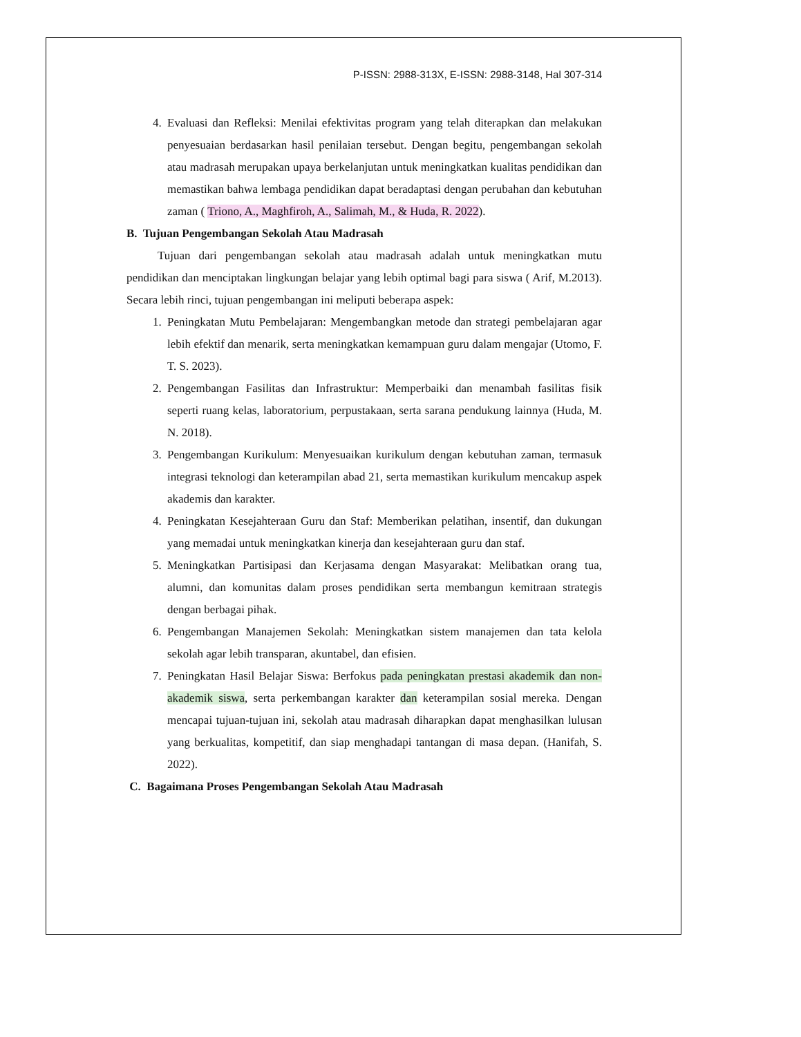P-ISSN: 2988-313X, E-ISSN: 2988-3148, Hal 307-314
4. Evaluasi dan Refleksi: Menilai efektivitas program yang telah diterapkan dan melakukan penyesuaian berdasarkan hasil penilaian tersebut. Dengan begitu, pengembangan sekolah atau madrasah merupakan upaya berkelanjutan untuk meningkatkan kualitas pendidikan dan memastikan bahwa lembaga pendidikan dapat beradaptasi dengan perubahan dan kebutuhan zaman ( Triono, A., Maghfiroh, A., Salimah, M., & Huda, R. 2022).
B. Tujuan Pengembangan Sekolah Atau Madrasah
Tujuan dari pengembangan sekolah atau madrasah adalah untuk meningkatkan mutu pendidikan dan menciptakan lingkungan belajar yang lebih optimal bagi para siswa ( Arif, M.2013). Secara lebih rinci, tujuan pengembangan ini meliputi beberapa aspek:
1. Peningkatan Mutu Pembelajaran: Mengembangkan metode dan strategi pembelajaran agar lebih efektif dan menarik, serta meningkatkan kemampuan guru dalam mengajar (Utomo, F. T. S. 2023).
2. Pengembangan Fasilitas dan Infrastruktur: Memperbaiki dan menambah fasilitas fisik seperti ruang kelas, laboratorium, perpustakaan, serta sarana pendukung lainnya (Huda, M. N. 2018).
3. Pengembangan Kurikulum: Menyesuaikan kurikulum dengan kebutuhan zaman, termasuk integrasi teknologi dan keterampilan abad 21, serta memastikan kurikulum mencakup aspek akademis dan karakter.
4. Peningkatan Kesejahteraan Guru dan Staf: Memberikan pelatihan, insentif, dan dukungan yang memadai untuk meningkatkan kinerja dan kesejahteraan guru dan staf.
5. Meningkatkan Partisipasi dan Kerjasama dengan Masyarakat: Melibatkan orang tua, alumni, dan komunitas dalam proses pendidikan serta membangun kemitraan strategis dengan berbagai pihak.
6. Pengembangan Manajemen Sekolah: Meningkatkan sistem manajemen dan tata kelola sekolah agar lebih transparan, akuntabel, dan efisien.
7. Peningkatan Hasil Belajar Siswa: Berfokus pada peningkatan prestasi akademik dan non-akademik siswa, serta perkembangan karakter dan keterampilan sosial mereka. Dengan mencapai tujuan-tujuan ini, sekolah atau madrasah diharapkan dapat menghasilkan lulusan yang berkualitas, kompetitif, dan siap menghadapi tantangan di masa depan. (Hanifah, S. 2022).
C. Bagaimana Proses Pengembangan Sekolah Atau Madrasah